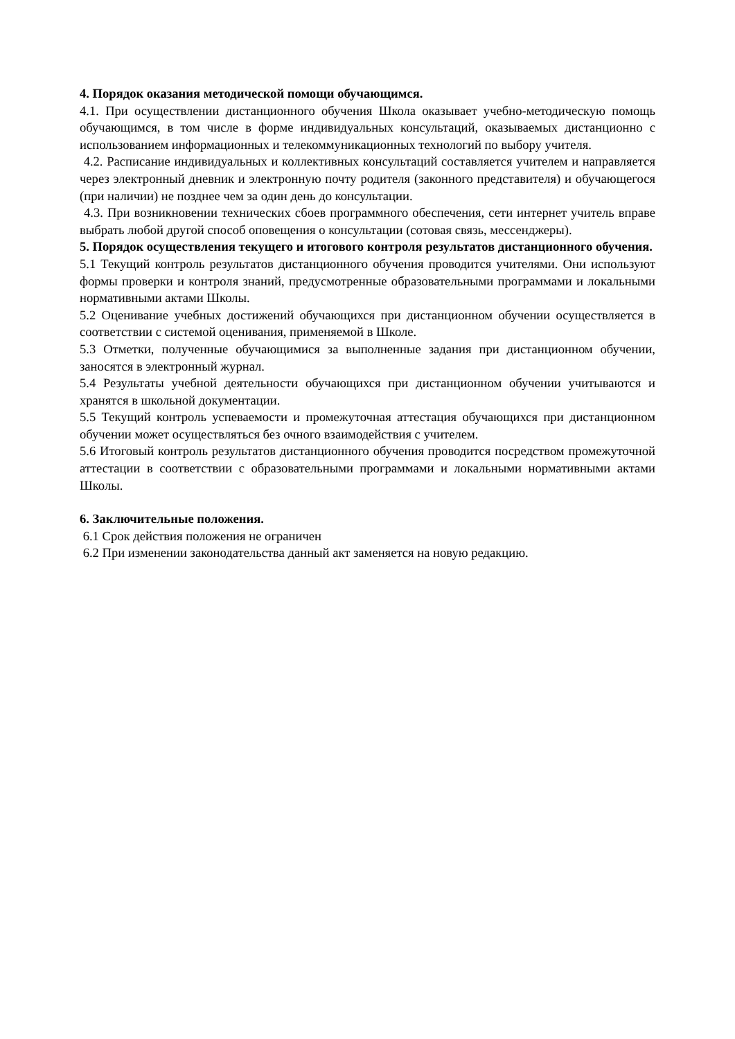4. Порядок оказания методической помощи обучающимся.
4.1. При осуществлении дистанционного обучения Школа оказывает учебно-методическую помощь обучающимся, в том числе в форме индивидуальных консультаций, оказываемых дистанционно с использованием информационных и телекоммуникационных технологий по выбору учителя.
4.2. Расписание индивидуальных и коллективных консультаций составляется учителем и направляется через электронный дневник и электронную почту родителя (законного представителя) и обучающегося (при наличии) не позднее чем за один день до консультации.
4.3. При возникновении технических сбоев программного обеспечения, сети интернет учитель вправе выбрать любой другой способ оповещения о консультации (сотовая связь, мессенджеры).
5. Порядок осуществления текущего и итогового контроля результатов дистанционного обучения.
5.1 Текущий контроль результатов дистанционного обучения проводится учителями. Они используют формы проверки и контроля знаний, предусмотренные образовательными программами и локальными нормативными актами Школы.
5.2 Оценивание учебных достижений обучающихся при дистанционном обучении осуществляется в соответствии с системой оценивания, применяемой в Школе.
5.3 Отметки, полученные обучающимися за выполненные задания при дистанционном обучении, заносятся в электронный журнал.
5.4 Результаты учебной деятельности обучающихся при дистанционном обучении учитываются и хранятся в школьной документации.
5.5 Текущий контроль успеваемости и промежуточная аттестация обучающихся при дистанционном обучении может осуществляться без очного взаимодействия с учителем.
5.6 Итоговый контроль результатов дистанционного обучения проводится посредством промежуточной аттестации в соответствии с образовательными программами и локальными нормативными актами Школы.
6. Заключительные положения.
6.1 Срок действия положения не ограничен
6.2 При изменении законодательства данный акт заменяется на новую редакцию.